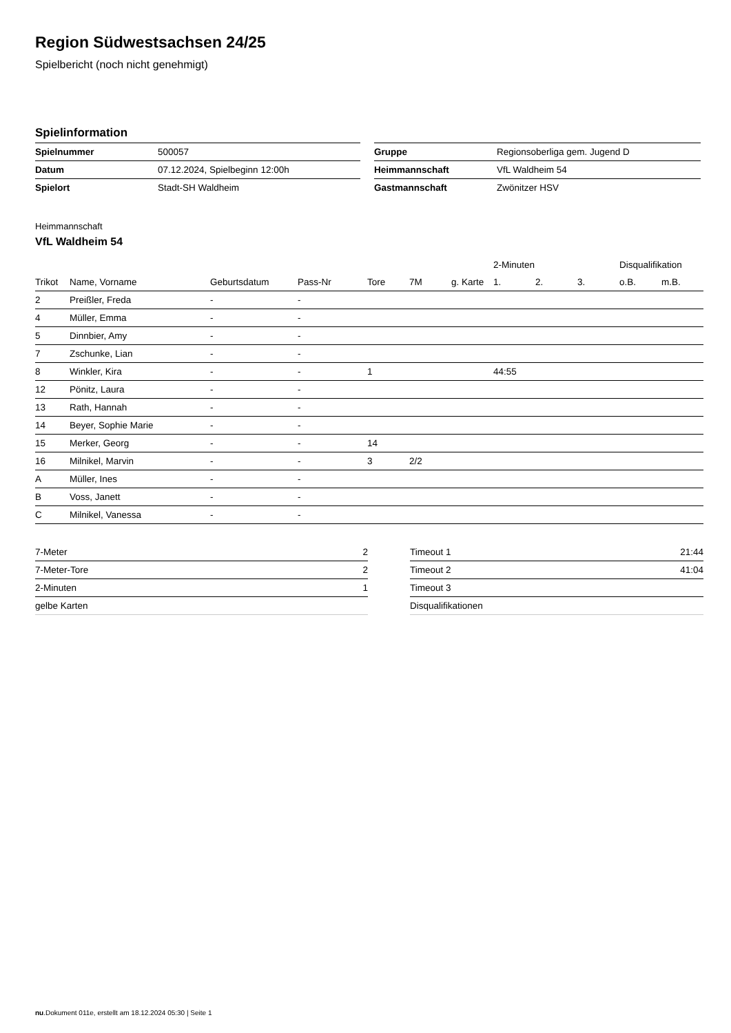Region Südwestsachsen 24/25
Spielbericht (noch nicht genehmigt)
Spielinformation
| Spielnummer | 500057 |
| Datum | 07.12.2024, Spielbeginn 12:00h |
| Spielort | Stadt-SH Waldheim |
| Gruppe | Regionsoberliga gem. Jugend D |
| Heimmannschaft | VfL Waldheim 54 |
| Gastmannschaft | Zwönitzer HSV |
Heimmannschaft
VfL Waldheim 54
| | | | | | | | 2-Minuten | | | Disqualifikation | |
| --- | --- | --- | --- | --- | --- | --- | --- | --- | --- | --- | --- |
| Trikot | Name, Vorname | Geburtsdatum | Pass-Nr | Tore | 7M | g. Karte | 1. | 2. | 3. | o.B. | m.B. |
| 2 | Preißler, Freda | - | - | | | | | | | | |
| 4 | Müller, Emma | - | - | | | | | | | | |
| 5 | Dinnbier, Amy | - | - | | | | | | | | |
| 7 | Zschunke, Lian | - | - | | | | | | | | |
| 8 | Winkler, Kira | - | - | 1 | | | 44:55 | | | | |
| 12 | Pönitz, Laura | - | - | | | | | | | | |
| 13 | Rath, Hannah | - | - | | | | | | | | |
| 14 | Beyer, Sophie Marie | - | - | | | | | | | | |
| 15 | Merker, Georg | - | - | 14 | | | | | | | |
| 16 | Milnikel, Marvin | - | - | 3 | 2/2 | | | | | | |
| A | Müller, Ines | - | - | | | | | | | | |
| B | Voss, Janett | - | - | | | | | | | | |
| C | Milnikel, Vanessa | - | - | | | | | | | | |
| 7-Meter | 2 |
| 7-Meter-Tore | 2 |
| 2-Minuten | 1 |
| gelbe Karten | |
| Timeout 1 | 21:44 |
| Timeout 2 | 41:04 |
| Timeout 3 | |
| Disqualifikationen | |
nu.Dokument 011e, erstellt am 18.12.2024 05:30 | Seite 1